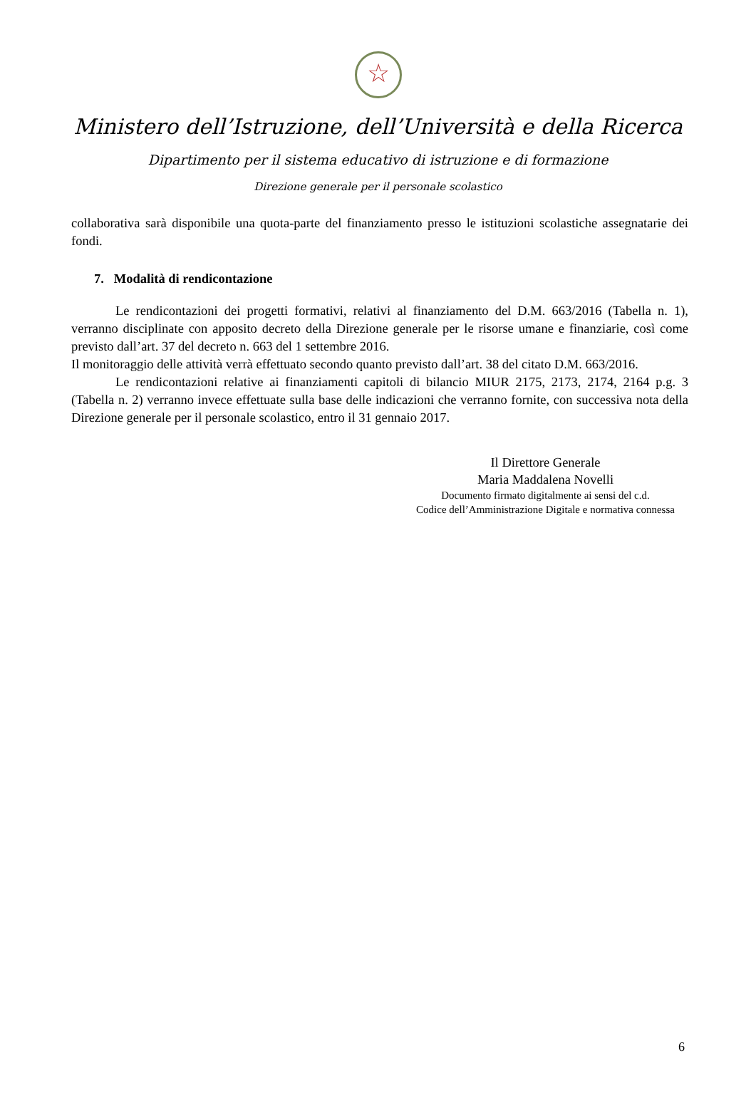☆
Ministero dell’Istruzione, dell’Università e della Ricerca
Dipartimento per il sistema educativo di istruzione e di formazione
Direzione generale per il personale scolastico
collaborativa sarà disponibile una quota-parte del finanziamento presso le istituzioni scolastiche assegnatarie dei fondi.
7. Modalità di rendicontazione
Le rendicontazioni dei progetti formativi, relativi al finanziamento del D.M. 663/2016 (Tabella n. 1), verranno disciplinate con apposito decreto della Direzione generale per le risorse umane e finanziarie, così come previsto dall’art. 37 del decreto n. 663 del 1 settembre 2016.
Il monitoraggio delle attività verrà effettuato secondo quanto previsto dall’art. 38 del citato D.M. 663/2016.
Le rendicontazioni relative ai finanziamenti capitoli di bilancio MIUR 2175, 2173, 2174, 2164 p.g. 3 (Tabella n. 2) verranno invece effettuate sulla base delle indicazioni che verranno fornite, con successiva nota della Direzione generale per il personale scolastico, entro il 31 gennaio 2017.
Il Direttore Generale
Maria Maddalena Novelli
Documento firmato digitalmente ai sensi del c.d.
Codice dell’Amministrazione Digitale e normativa connessa
6